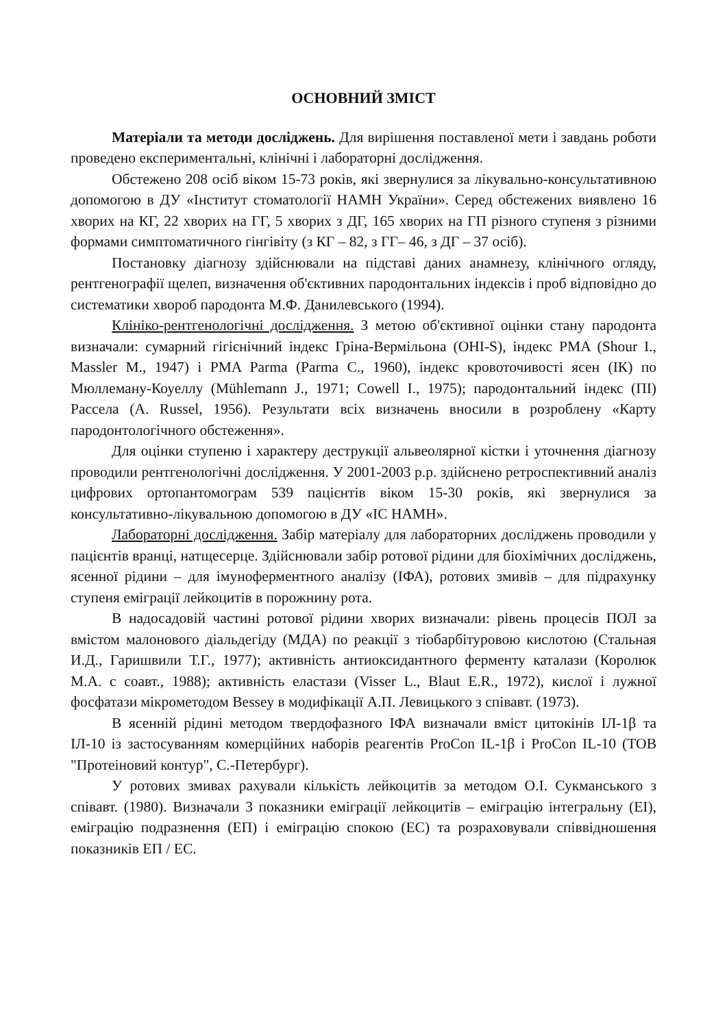ОСНОВНИЙ ЗМІСТ
Матеріали та методи досліджень. Для вирішення поставленої мети і завдань роботи проведено експериментальні, клінічні і лабораторні дослідження.
Обстежено 208 осіб віком 15-73 років, які звернулися за лікувально-консультативною допомогою в ДУ «Інститут стоматології НАМН України». Серед обстежених виявлено 16 хворих на КГ, 22 хворих на ГГ, 5 хворих з ДГ, 165 хворих на ГП різного ступеня з різними формами симптоматичного гінгівіту (з КГ – 82, з ГГ– 46, з ДГ – 37 осіб).
Постановку діагнозу здійснювали на підставі даних анамнезу, клінічного огляду, рентгенографії щелеп, визначення об'єктивних пародонтальних індексів і проб відповідно до систематики хвороб пародонта М.Ф. Данилевського (1994).
Клініко-рентгенологічні дослідження. З метою об'єктивної оцінки стану пародонта визначали: сумарний гігієнічний індекс Гріна-Вермільона (OHI-S), індекс PMA (Shour I., Massler M., 1947) і PMA Parma (Parma C., 1960), індекс кровоточивості ясен (ІК) по Мюллеману-Коуеллу (Mühlemann J., 1971; Cowell I., 1975); пародонтальний індекс (ПІ) Рассела (A. Russel, 1956). Результати всіх визначень вносили в розроблену «Карту пародонтологічного обстеження».
Для оцінки ступеню і характеру деструкції альвеолярної кістки і уточнення діагнозу проводили рентгенологічні дослідження. У 2001-2003 р.р. здійснено ретроспективний аналіз цифрових ортопантомограм 539 пацієнтів віком 15-30 років, які звернулися за консультативно-лікувальною допомогою в ДУ «ІС НАМН».
Лабораторні дослідження. Забір матеріалу для лабораторних досліджень проводили у пацієнтів вранці, натщесерце. Здійснювали забір ротової рідини для біохімічних досліджень, ясенної рідини – для імуноферментного аналізу (ІФА), ротових змивів – для підрахунку ступеня еміграції лейкоцитів в порожнину рота.
В надосадовій частині ротової рідини хворих визначали: рівень процесів ПОЛ за вмістом малонового діальдегіду (МДА) по реакції з тіобарбітуровою кислотою (Стальная И.Д., Гаришвили Т.Г., 1977); активність антиоксидантного ферменту каталази (Королюк М.А. с соавт., 1988); активність еластази (Visser L., Blaut E.R., 1972), кислої і лужної фосфатази мікрометодом Bessey в модифікації А.П. Левицького з співавт. (1973).
В ясенній рідині методом твердофазного ІФА визначали вміст цитокінів ІЛ-1β та ІЛ-10 із застосуванням комерційних наборів реагентів ProCon IL-1β і ProCon IL-10 (ТОВ "Протеіновий контур", С.-Петербург).
У ротових змивах рахували кількість лейкоцитів за методом О.І. Сукманського з співавт. (1980). Визначали 3 показники еміграції лейкоцитів – еміграцію інтегральну (ЕІ), еміграцію подразнення (ЕП) і еміграцію спокою (ЕС) та розраховували співвідношення показників ЕП / ЕС.